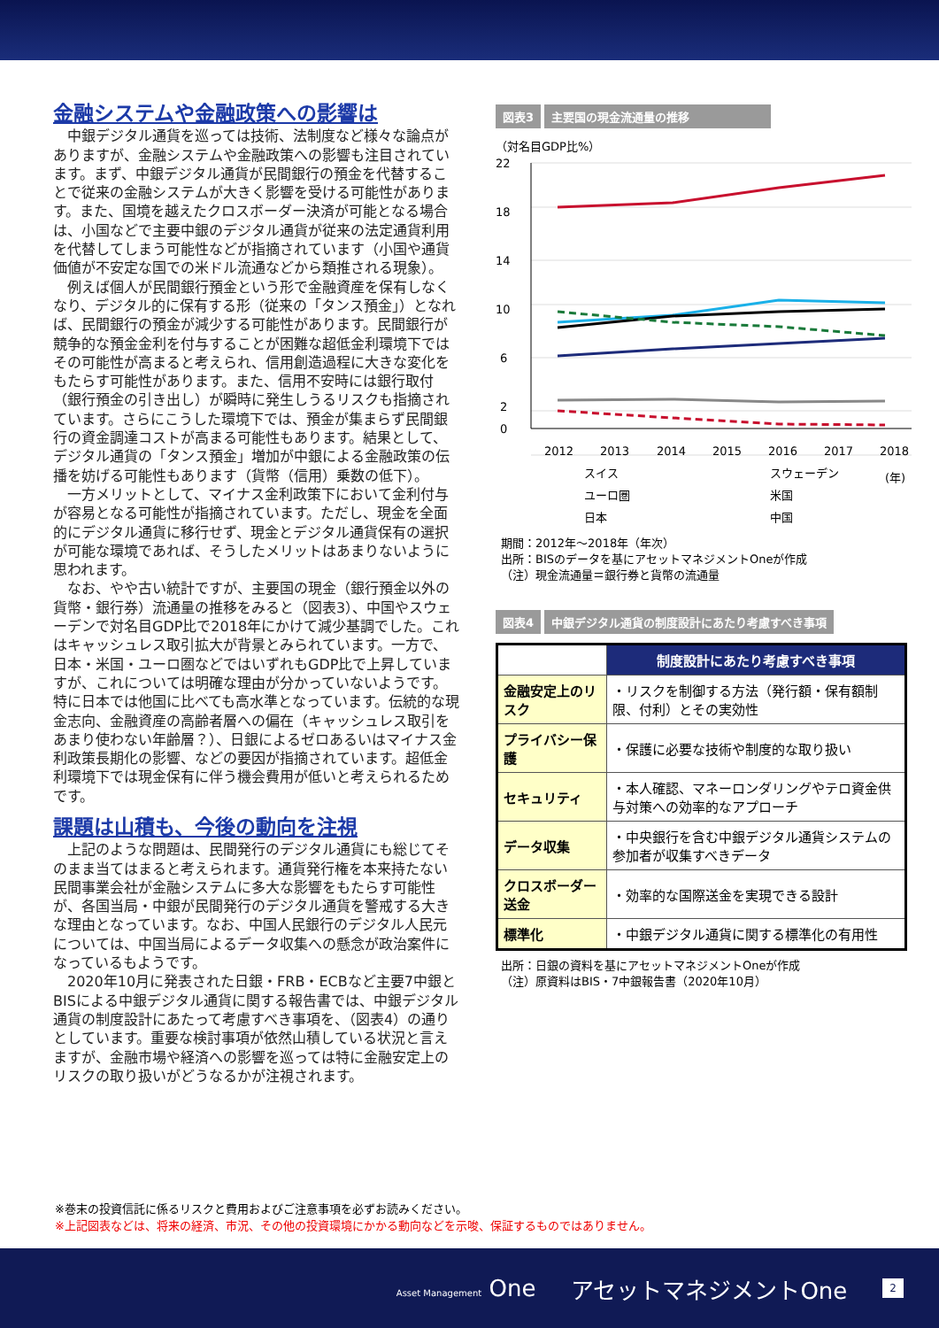金融システムや金融政策への影響は
中銀デジタル通貨を巡っては技術、法制度など様々な論点がありますが、金融システムや金融政策への影響も注目されています。まず、中銀デジタル通貨が民間銀行の預金を代替することで従来の金融システムが大きく影響を受ける可能性があります。また、国境を越えたクロスボーダー決済が可能となる場合は、小国などで主要中銀のデジタル通貨が従来の法定通貨利用を代替してしまう可能性などが指摘されています（小国や通貨価値が不安定な国での米ドル流通などから類推される現象）。
例えば個人が民間銀行預金という形で金融資産を保有しなくなり、デジタル的に保有する形（従来の「タンス預金」）となれば、民間銀行の預金が減少する可能性があります。民間銀行が競争的な預金金利を付与することが困難な超低金利環境下ではその可能性が高まると考えられ、信用創造過程に大きな変化をもたらす可能性があります。また、信用不安時には銀行取付（銀行預金の引き出し）が瞬時に発生しうるリスクも指摘されています。さらにこうした環境下では、預金が集まらず民間銀行の資金調達コストが高まる可能性もあります。結果として、デジタル通貨の「タンス預金」増加が中銀による金融政策の伝播を妨げる可能性もあります（貨幣（信用）乗数の低下）。
一方メリットとして、マイナス金利政策下において金利付与が容易となる可能性が指摘されています。ただし、現金を全面的にデジタル通貨に移行せず、現金とデジタル通貨保有の選択が可能な環境であれば、そうしたメリットはあまりないように思われます。
なお、やや古い統計ですが、主要国の現金（銀行預金以外の貨幣・銀行券）流通量の推移をみると（図表3）、中国やスウェーデンで対名目GDP比で2018年にかけて減少基調でした。これはキャッシュレス取引拡大が背景とみられています。一方で、日本・米国・ユーロ圏などではいずれもGDP比で上昇していますが、これについては明確な理由が分かっていないようです。特に日本では他国に比べても高水準となっています。伝統的な現金志向、金融資産の高齢者層への偏在（キャッシュレス取引をあまり使わない年齢層？）、日銀によるゼロあるいはマイナス金利政策長期化の影響、などの要因が指摘されています。超低金利環境下では現金保有に伴う機会費用が低いと考えられるためです。
課題は山積も、今後の動向を注視
上記のような問題は、民間発行のデジタル通貨にも総じてそのまま当てはまると考えられます。通貨発行権を本来持たない民間事業会社が金融システムに多大な影響をもたらす可能性が、各国当局・中銀が民間発行のデジタル通貨を警戒する大きな理由となっています。なお、中国人民銀行のデジタル人民元については、中国当局によるデータ収集への懸念が政治案件になっているもようです。
2020年10月に発表された日銀・FRB・ECBなど主要7中銀とBISによる中銀デジタル通貨に関する報告書では、中銀デジタル通貨の制度設計にあたって考慮すべき事項を、（図表4）の通りとしています。重要な検討事項が依然山積している状況と言えますが、金融市場や経済への影響を巡っては特に金融安定上のリスクの取り扱いがどうなるかが注視されます。
図表3 主要国の現金流通量の推移
（対名目GDP比%）
22
18
14
10
6
2
0
2012
2013
2014
2015
2016
2017
2018
スイス
スウェーデン
(年)
ユーロ圏
米国
日本
中国
期間：2012年～2018年（年次）
出所：BISのデータを基にアセットマネジメントOneが作成
（注）現金流通量＝銀行券と貨幣の流通量
図表4 中銀デジタル通貨の制度設計にあたり考慮すべき事項
| | 制度設計にあたり考慮すべき事項 |
| --- | --- |
| 金融安定上のリスク | ・リスクを制御する方法（発行額・保有額制限、付利）とその実効性 |
| プライバシー保護 | ・保護に必要な技術や制度的な取り扱い |
| セキュリティ | ・本人確認、マネーロンダリングやテロ資金供与対策への効率的なアプローチ |
| データ収集 | ・中央銀行を含む中銀デジタル通貨システムの参加者が収集すべきデータ |
| クロスボーダー送金 | ・効率的な国際送金を実現できる設計 |
| 標準化 | ・中銀デジタル通貨に関する標準化の有用性 |
出所：日銀の資料を基にアセットマネジメントOneが作成
（注）原資料はBIS・7中銀報告書（2020年10月）
※巻末の投資信託に係るリスクと費用およびご注意事項を必ずお読みください。
※上記図表などは、将来の経済、市況、その他の投資環境にかかる動向などを示唆、保証するものではありません。
Asset Management One アセットマネジメントOne 2